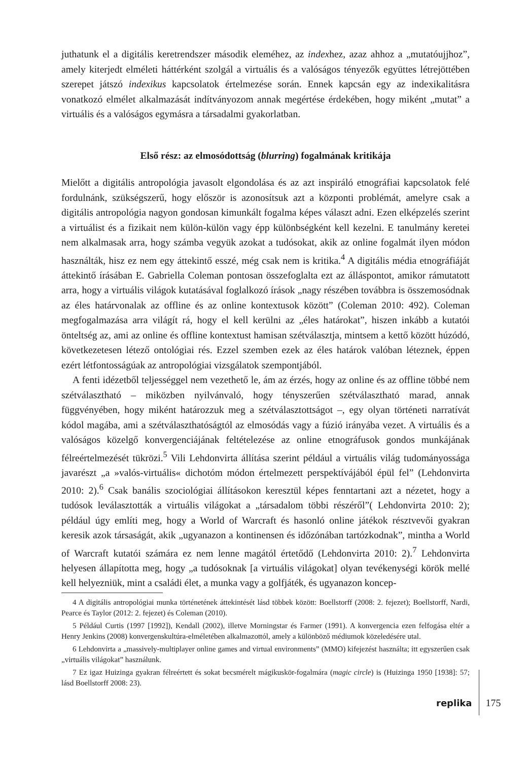juthatunk el a digitális keretrendszer második eleméhez, az indexhez, azaz ahhoz a „mutató­ujjhoz”, amely kiterjedt elméleti háttérként szolgál a virtuális és a valóságos tényezők együttes létrejöttében szerepet játszó indexikus kapcsolatok értelmezése során. Ennek kapcsán egy az indexikalitásra vonatkozó elmélet alkalmazását indítványozom annak megértése érdekében, hogy miként „mutat” a virtuális és a valóságos egymásra a társadalmi gyakorlatban.
Első rész: az elmosódottság (blurring) fogalmának kritikája
Mielőtt a digitális antropológia javasolt elgondolása és az azt inspiráló etnográfiai kapcsolatok felé fordulnánk, szükségszerű, hogy először is azonosítsuk azt a központi problémát, amelyre csak a digitális antropológia nagyon gondosan kimunkált fogalma képes választ adni. Ezen elképzelés szerint a virtuálist és a fizikait nem külön-külön vagy épp különbségként kell kezelni. E tanulmány keretei nem alkalmasak arra, hogy számba vegyük azokat a tudósokat, akik az online fogalmát ilyen módon használták, hisz ez nem egy áttekintő esszé, még csak nem is kritika.<sup>4</sup> A digitális média etnográfiáját áttekintő írásában E. Gabriella Coleman pontosan összefoglalta ezt az álláspontot, amikor rámutatott arra, hogy a virtuális világok kutatásával foglalkozó írások „nagy részében továbbra is összemosódnak az éles határvonalak az offline és az online kontextusok között” (Coleman 2010: 492). Coleman megfogalmazása arra világít rá, hogy el kell kerülni az „éles határokat”, hiszen inkább a kutatói önteltség az, ami az online és offline kontextust hamisan szétválasztja, mintsem a kettő között húzódó, következetesen létező ontológiai rés. Ezzel szemben ezek az éles határok valóban léteznek, éppen ezért létfontosságúak az antropológiai vizsgálatok szempontjából.
A fenti idézetből teljességgel nem vezethető le, ám az érzés, hogy az online és az offline többé nem szétválasztható – miközben nyilvánvaló, hogy tényszerűen szétválasztható marad, annak függvényében, hogy miként határozzuk meg a szétválasztottságot –, egy olyan történeti narratívát kódol magába, ami a szétválaszthatóságtól az elmosódás vagy a fúzió irányába vezet. A virtuális és a valóságos közelgő konvergenciájának feltételezése az online etnográfusok gondos munkájának félreértelmezését tükrözi.<sup>5</sup> Vili Lehdonvirta állítása szerint például a virtuális világ tudományossága javarészt „a »valós-virtuális« dichotóm módon értelmezett perspektívájából épül fel” (Lehdonvirta 2010: 2).<sup>6</sup> Csak banális szociológiai állításokon keresztül képes fenntartani azt a nézetet, hogy a tudósok leválasztották a virtuális világokat a „társadalom többi részéről”( Lehdonvirta 2010: 2); például úgy említi meg, hogy a World of Warcraft és hasonló online játékok résztvevői gyakran keresik azok társaságát, akik „ugyanazon a kontinensen és időzónában tartózkodnak”, mintha a World of Warcraft kutatói számára ez nem lenne magától értetődő (Lehdonvirta 2010: 2).<sup>7</sup> Lehdonvirta helyesen állapította meg, hogy „a tudósoknak [a virtuális világokat] olyan tevékenységi körök mellé kell helyezniük, mint a családi élet, a munka vagy a golfjáték, és ugyanazon koncep-
4 A digitális antropológiai munka történetének áttekintését lásd többek között: Boellstorff (2008: 2. fejezet); Boellstorff, Nardi, Pearce és Taylor (2012: 2. fejezet) és Coleman (2010).
5 Például Curtis (1997 [1992]), Kendall (2002), illetve Morningstar és Farmer (1991). A konvergencia ezen felfogása eltér a Henry Jenkins (2008) konvergenskultúra-elméletében alkalmazottól, amely a különböző médiumok közeledésére utal.
6 Lehdonvirta a „massively-multiplayer online games and virtual environments” (MMO) kifejezést használta; itt egyszerűen csak „virtuális világokat” használunk.
7 Ez igaz Huizinga gyakran félreértett és sokat becsmérelt mágikuskör-fogalmára (magic circle) is (Huizinga 1950 [1938]: 57; lásd Boellstorff 2008: 23).
replika 175